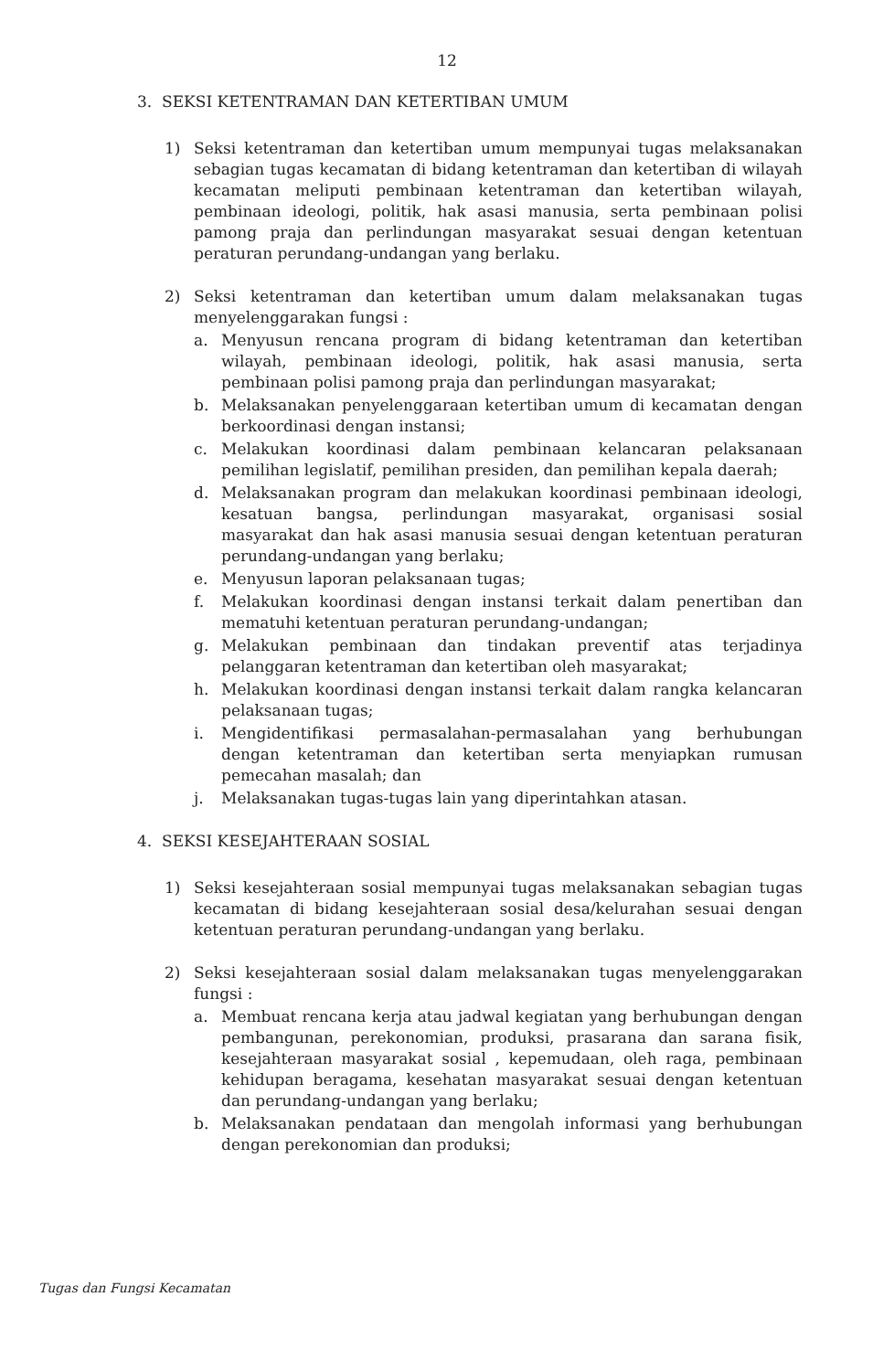12
3. SEKSI KETENTRAMAN DAN KETERTIBAN UMUM
1) Seksi ketentraman dan ketertiban umum mempunyai tugas melaksanakan sebagian tugas kecamatan di bidang ketentraman dan ketertiban di wilayah kecamatan meliputi pembinaan ketentraman dan ketertiban wilayah, pembinaan ideologi, politik, hak asasi manusia, serta pembinaan polisi pamong praja dan perlindungan masyarakat sesuai dengan ketentuan peraturan perundang-undangan yang berlaku.
2) Seksi ketentraman dan ketertiban umum dalam melaksanakan tugas menyelenggarakan fungsi :
a. Menyusun rencana program di bidang ketentraman dan ketertiban wilayah, pembinaan ideologi, politik, hak asasi manusia, serta pembinaan polisi pamong praja dan perlindungan masyarakat;
b. Melaksanakan penyelenggaraan ketertiban umum di kecamatan dengan berkoordinasi dengan instansi;
c. Melakukan koordinasi dalam pembinaan kelancaran pelaksanaan pemilihan legislatif, pemilihan presiden, dan pemilihan kepala daerah;
d. Melaksanakan program dan melakukan koordinasi pembinaan ideologi, kesatuan bangsa, perlindungan masyarakat, organisasi sosial masyarakat dan hak asasi manusia sesuai dengan ketentuan peraturan perundang-undangan yang berlaku;
e. Menyusun laporan pelaksanaan tugas;
f. Melakukan koordinasi dengan instansi terkait dalam penertiban dan mematuhi ketentuan peraturan perundang-undangan;
g. Melakukan pembinaan dan tindakan preventif atas terjadinya pelanggaran ketentraman dan ketertiban oleh masyarakat;
h. Melakukan koordinasi dengan instansi terkait dalam rangka kelancaran pelaksanaan tugas;
i. Mengidentifikasi permasalahan-permasalahan yang berhubungan dengan ketentraman dan ketertiban serta menyiapkan rumusan pemecahan masalah; dan
j. Melaksanakan tugas-tugas lain yang diperintahkan atasan.
4. SEKSI KESEJAHTERAAN SOSIAL
1) Seksi kesejahteraan sosial mempunyai tugas melaksanakan sebagian tugas kecamatan di bidang kesejahteraan sosial desa/kelurahan sesuai dengan ketentuan peraturan perundang-undangan yang berlaku.
2) Seksi kesejahteraan sosial dalam melaksanakan tugas menyelenggarakan fungsi :
a. Membuat rencana kerja atau jadwal kegiatan yang berhubungan dengan pembangunan, perekonomian, produksi, prasarana dan sarana fisik, kesejahteraan masyarakat sosial , kepemudaan, oleh raga, pembinaan kehidupan beragama, kesehatan masyarakat sesuai dengan ketentuan dan perundang-undangan yang berlaku;
b. Melaksanakan pendataan dan mengolah informasi yang berhubungan dengan perekonomian dan produksi;
Tugas dan Fungsi Kecamatan